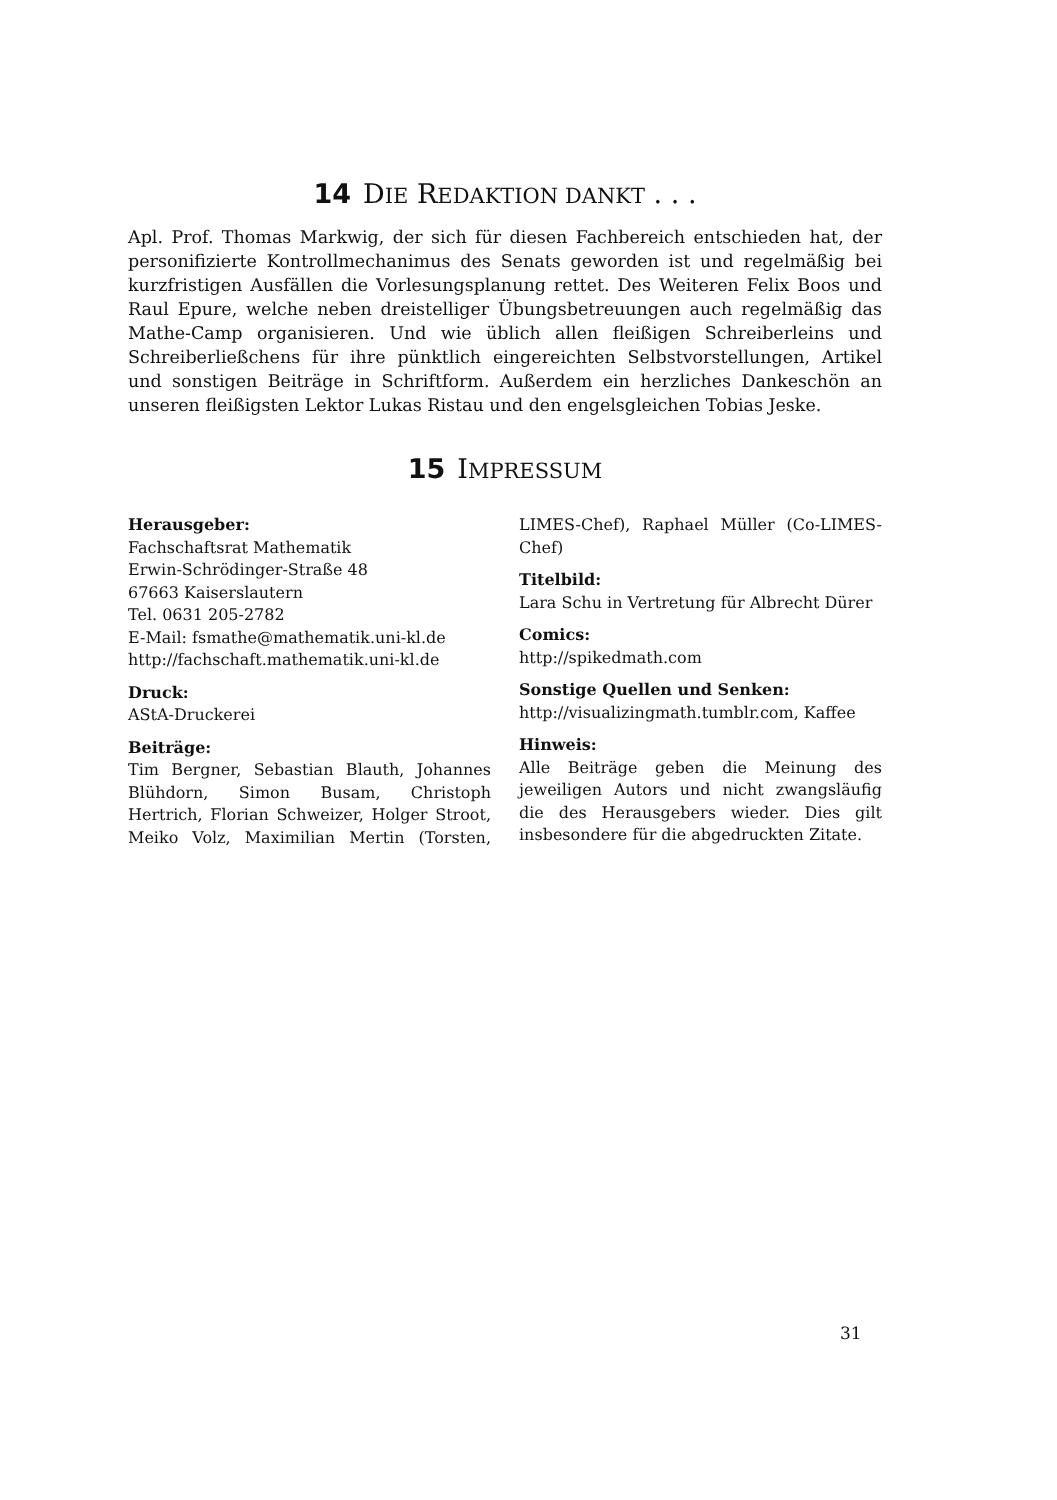14 DIE REDAKTION DANKT . . .
Apl. Prof. Thomas Markwig, der sich für diesen Fachbereich entschieden hat, der personifizierte Kontrollmechanimus des Senats geworden ist und regelmäßig bei kurzfristigen Ausfällen die Vorlesungsplanung rettet. Des Weiteren Felix Boos und Raul Epure, welche neben dreistelliger Übungsbetreuungen auch regelmäßig das Mathe-Camp organisieren. Und wie üblich allen fleißigen Schreiberleins und Schreiberließchens für ihre pünktlich eingereichten Selbstvorstellungen, Artikel und sonstigen Beiträge in Schriftform. Außerdem ein herzliches Dankeschön an unseren fleißigsten Lektor Lukas Ristau und den engelsgleichen Tobias Jeske.
15 IMPRESSUM
Herausgeber:
Fachschaftsrat Mathematik
Erwin-Schrödinger-Straße 48
67663 Kaiserslautern
Tel. 0631 205-2782
E-Mail: fsmathe@mathematik.uni-kl.de
http://fachschaft.mathematik.uni-kl.de
Druck:
AStA-Druckerei
Beiträge:
Tim Bergner, Sebastian Blauth, Johannes Blühdorn, Simon Busam, Christoph Hertrich, Florian Schweizer, Holger Stroot, Meiko Volz, Maximilian Mertin (Torsten, LIMES-Chef), Raphael Müller (Co-LIMES-Chef)
Titelbild:
Lara Schu in Vertretung für Albrecht Dürer
Comics:
http://spikedmath.com
Sonstige Quellen und Senken:
http://visualizingmath.tumblr.com, Kaffee
Hinweis:
Alle Beiträge geben die Meinung des jeweiligen Autors und nicht zwangsläufig die des Herausgebers wieder. Dies gilt insbesondere für die abgedruckten Zitate.
31